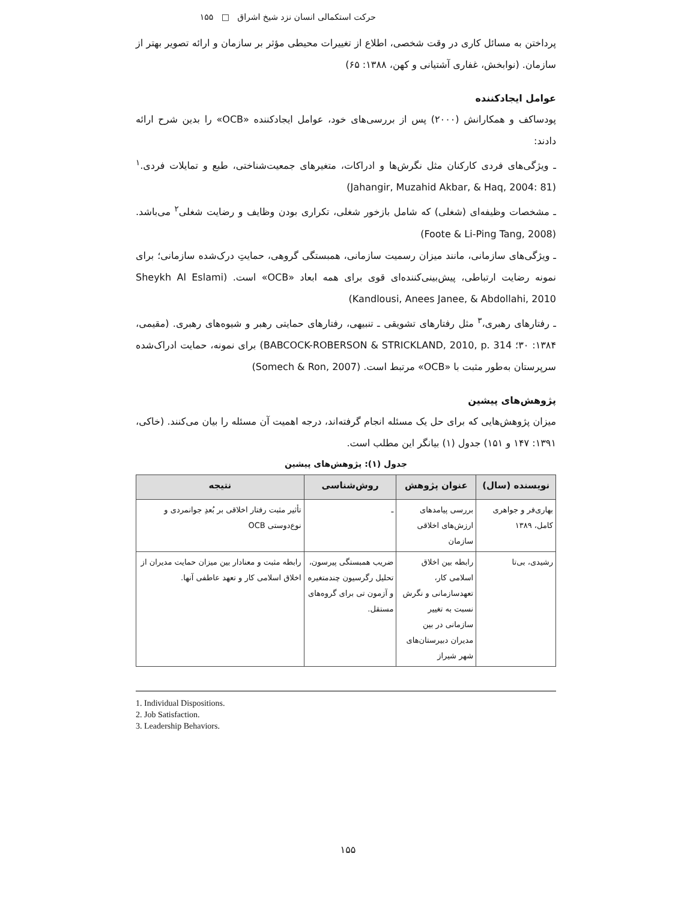حرکت استکمالی انسان نزد شیخ اشراق □ ۱۵۵
پرداختن به مسائل کاری در وقت شخصی، اطلاع از تغییرات محیطی مؤثر بر سازمان و ارائه تصویر بهتر از سازمان. (نوابخش، غفاری آشتیانی و کهن، ۱۳۸۸: ۶۵)
عوامل ایجادکننده
پودساکف و همکارانش (۲۰۰۰) پس از بررسی‌های خود، عوامل ایجادکننده «OCB» را بدین شرح ارائه دادند:
ـ ویژگی‌های فردی کارکنان مثل نگرش‌ها و ادراکات، متغیرهای جمعیت‌شناختی، طبع و تمایلات فردی.<sup>۱</sup> (Jahangir, Muzahid Akbar, & Haq, 2004: 81)
ـ مشخصات وظیفه‌ای (شغلی) که شامل بازخور شغلی، تکراری بودن وظایف و رضایت شغلی<sup>۲</sup> می‌باشد. (Foote & Li-Ping Tang, 2008)
ـ ویژگی‌های سازمانی، مانند میزان رسمیت سازمانی، همبستگی گروهی، حمایتِ درک‌شده سازمانی؛ برای نمونه رضایت ارتباطی، پیش‌بینی‌کننده‌ای قوی برای همه ابعاد «OCB» است. (Sheykh Al Eslami Kandlousi, Anees Janee, & Abdollahi, 2010)
ـ رفتارهای رهبری،<sup>۳</sup> مثل رفتارهای تشویقی ـ تنبیهی، رفتارهای حمایتی رهبر و شیوه‌های رهبری. (مقیمی، ۱۳۸۴: ۳۰؛ BABCOCK-ROBERSON & STRICKLAND, 2010, p. 314) برای نمونه، حمایت ادراک‌شده سرپرستان به‌طور مثبت با «OCB» مرتبط است. (Somech & Ron, 2007)
پژوهش‌های پیشین
میزان پژوهش‌هایی که برای حل یک مسئله انجام گرفته‌اند، درجه اهمیت آن مسئله را بیان می‌کنند. (خاکی، ۱۳۹۱: ۱۴۷ و ۱۵۱) جدول (۱) بیانگر این مطلب است.
جدول (۱): پژوهش‌های پیشین
| نویسنده (سال) | عنوان پژوهش | روش‌شناسی | نتیجه |
| --- | --- | --- | --- |
| بهاری‌فر و جواهری کامل، ۱۳۸۹ | بررسی پیامدهای ارزش‌های اخلاقی سازمان | ـ | تأثیر مثبت رفتار اخلاقی بر بُعدِ جوانمردی و نوع‌دوستی OCB |
| رشیدی، بی‌تا | رابطه بین اخلاق اسلامی کار، تعهدسازمانی و نگرش نسبت به تغییر سازمانی در بین مدیران دبیرستان‌های شهر شیراز | ضریب همبستگی پیرسون، تحلیل رگرسیون چندمتغیره و آزمون تی برای گروه‌های مستقل. | رابطه مثبت و معنادار بین میزان حمایت مدیران از اخلاق اسلامی کار و تعهد عاطفی آنها. |
1. Individual Dispositions.
2. Job Satisfaction.
3. Leadership Behaviors.
۱۵۵